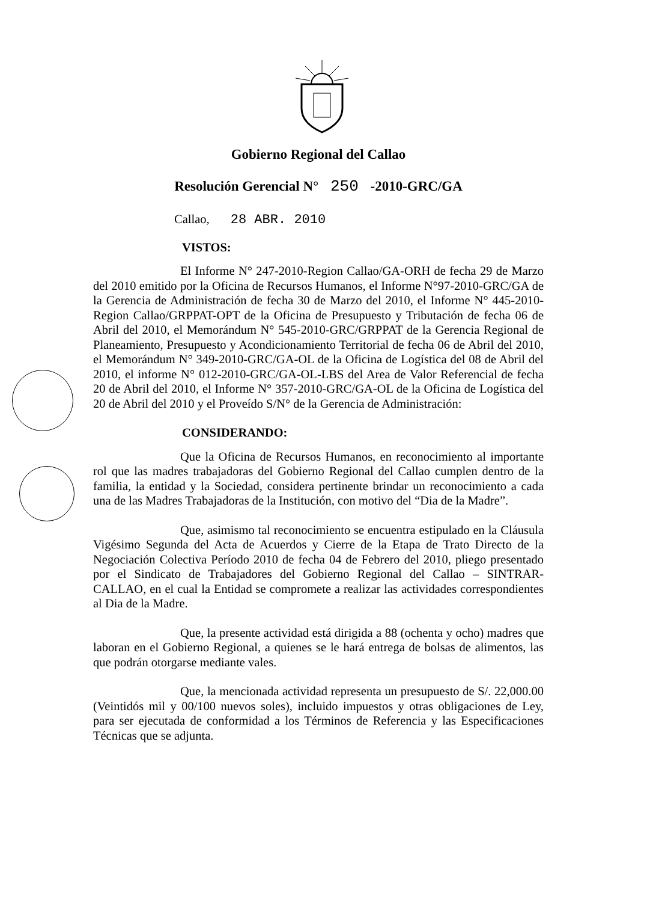Gobierno Regional del Callao
Resolución Gerencial N° 250 -2010-GRC/GA
Callao, 28 ABR. 2010
VISTOS:
El Informe N° 247-2010-Region Callao/GA-ORH de fecha 29 de Marzo del 2010 emitido por la Oficina de Recursos Humanos, el Informe N°97-2010-GRC/GA de la Gerencia de Administración de fecha 30 de Marzo del 2010, el Informe N° 445-2010-Region Callao/GRPPAT-OPT de la Oficina de Presupuesto y Tributación de fecha 06 de Abril del 2010, el Memorándum N° 545-2010-GRC/GRPPAT de la Gerencia Regional de Planeamiento, Presupuesto y Acondicionamiento Territorial de fecha 06 de Abril del 2010, el Memorándum N° 349-2010-GRC/GA-OL de la Oficina de Logística del 08 de Abril del 2010, el informe N° 012-2010-GRC/GA-OL-LBS del Area de Valor Referencial de fecha 20 de Abril del 2010, el Informe N° 357-2010-GRC/GA-OL de la Oficina de Logística del 20 de Abril del 2010 y el Proveído S/N° de la Gerencia de Administración:
CONSIDERANDO:
Que la Oficina de Recursos Humanos, en reconocimiento al importante rol que las madres trabajadoras del Gobierno Regional del Callao cumplen dentro de la familia, la entidad y la Sociedad, considera pertinente brindar un reconocimiento a cada una de las Madres Trabajadoras de la Institución, con motivo del “Dia de la Madre”.
Que, asimismo tal reconocimiento se encuentra estipulado en la Cláusula Vigésimo Segunda del Acta de Acuerdos y Cierre de la Etapa de Trato Directo de la Negociación Colectiva Período 2010 de fecha 04 de Febrero del 2010, pliego presentado por el Sindicato de Trabajadores del Gobierno Regional del Callao – SINTRAR- CALLAO, en el cual la Entidad se compromete a realizar las actividades correspondientes al Dia de la Madre.
Que, la presente actividad está dirigida a 88 (ochenta y ocho) madres que laboran en el Gobierno Regional, a quienes se le hará entrega de bolsas de alimentos, las que podrán otorgarse mediante vales.
Que, la mencionada actividad representa un presupuesto de S/. 22,000.00 (Veintidós mil y 00/100 nuevos soles), incluido impuestos y otras obligaciones de Ley, para ser ejecutada de conformidad a los Términos de Referencia y las Especificaciones Técnicas que se adjunta.